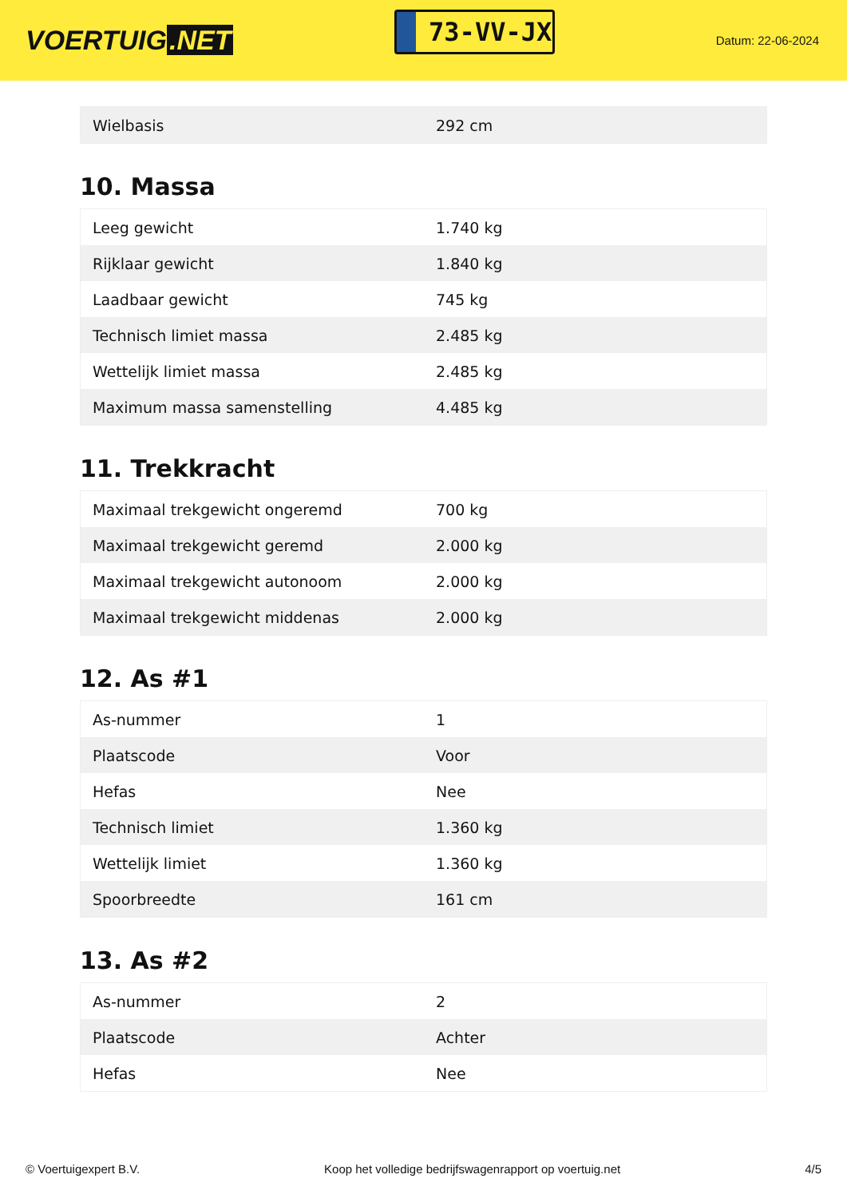VOERTUIG.NET
73-VV-JX
Datum: 22-06-2024
| Wielbasis | 292 cm |
10. Massa
| Leeg gewicht | 1.740 kg |
| Rijklaar gewicht | 1.840 kg |
| Laadbaar gewicht | 745 kg |
| Technisch limiet massa | 2.485 kg |
| Wettelijk limiet massa | 2.485 kg |
| Maximum massa samenstelling | 4.485 kg |
11. Trekkracht
| Maximaal trekgewicht ongeremd | 700 kg |
| Maximaal trekgewicht geremd | 2.000 kg |
| Maximaal trekgewicht autonoom | 2.000 kg |
| Maximaal trekgewicht middenas | 2.000 kg |
12. As #1
| As-nummer | 1 |
| Plaatscode | Voor |
| Hefas | Nee |
| Technisch limiet | 1.360 kg |
| Wettelijk limiet | 1.360 kg |
| Spoorbreedte | 161 cm |
13. As #2
| As-nummer | 2 |
| Plaatscode | Achter |
| Hefas | Nee |
© Voertuigexpert B.V. Koop het volledige bedrijfswagenrapport op voertuig.net 4/5